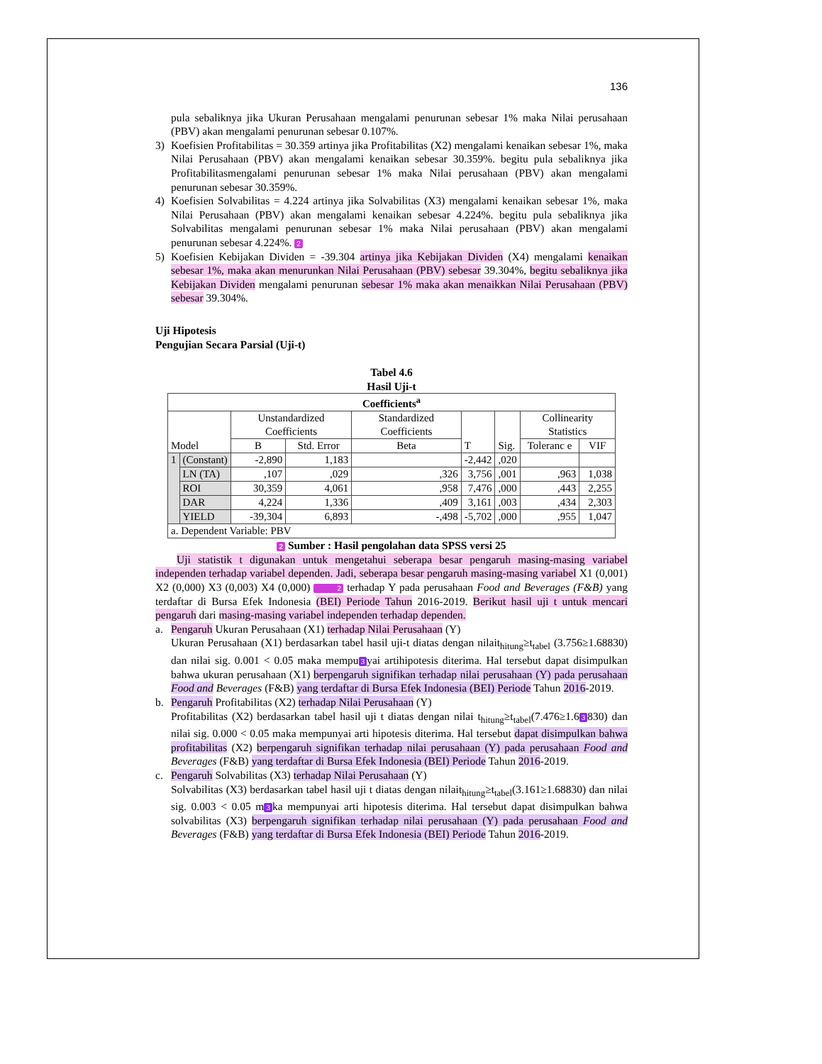136
pula sebaliknya jika Ukuran Perusahaan mengalami penurunan sebesar 1% maka Nilai perusahaan (PBV) akan mengalami penurunan sebesar 0.107%.
3) Koefisien Profitabilitas = 30.359 artinya jika Profitabilitas (X2) mengalami kenaikan sebesar 1%, maka Nilai Perusahaan (PBV) akan mengalami kenaikan sebesar 30.359%. begitu pula sebaliknya jika Profitabilitasmengalami penurunan sebesar 1% maka Nilai perusahaan (PBV) akan mengalami penurunan sebesar 30.359%.
4) Koefisien Solvabilitas = 4.224 artinya jika Solvabilitas (X3) mengalami kenaikan sebesar 1%, maka Nilai Perusahaan (PBV) akan mengalami kenaikan sebesar 4.224%. begitu pula sebaliknya jika Solvabilitas mengalami penurunan sebesar 1% maka Nilai perusahaan (PBV) akan mengalami penurunan sebesar 4.224%. 2
5) Koefisien Kebijakan Dividen = -39.304 artinya jika Kebijakan Dividen (X4) mengalami kenaikan sebesar 1%, maka akan menurunkan Nilai Perusahaan (PBV) sebesar 39.304%, begitu sebaliknya jika Kebijakan Dividen mengalami penurunan sebesar 1% maka akan menaikkan Nilai Perusahaan (PBV) sebesar 39.304%.
Uji Hipotesis
Pengujian Secara Parsial (Uji-t)
Tabel 4.6
Hasil Uji-t
| Coefficients<sup>a</sup> | | | | | | | | |
| --- | --- | --- | --- | --- | --- | --- | --- | --- |
| Model | | Unstandardized Coefficients | | Standardized Coefficients | T | Sig. | Collinearity Statistics | |
| | | B | Std. Error | Beta | | | Toleranc e | VIF |
| 1 | (Constant) | -2,890 | 1,183 | | -2,442 | ,020 | | |
| | LN (TA) | ,107 | ,029 | ,326 | 3,756 | ,001 | ,963 | 1,038 |
| | ROI | 30,359 | 4,061 | ,958 | 7,476 | ,000 | ,443 | 2,255 |
| | DAR | 4,224 | 1,336 | ,409 | 3,161 | ,003 | ,434 | 2,303 |
| | YIELD | -39,304 | 6,893 | -,498 | -5,702 | ,000 | ,955 | 1,047 |
| a. Dependent Variable: PBV | | | | | | | | |
2 Sumber : Hasil pengolahan data SPSS versi 25
Uji statistik t digunakan untuk mengetahui seberapa besar pengaruh masing-masing variabel independen terhadap variabel dependen. Jadi, seberapa besar pengaruh masing-masing variabel X1 (0,001) X2 (0,000) X3 (0,003) X4 (0,000) 2 terhadap Y pada perusahaan Food and Beverages (F&B) yang terdaftar di Bursa Efek Indonesia (BEI) Periode Tahun 2016-2019. Berikut hasil uji t untuk mencari pengaruh dari masing-masing variabel independen terhadap dependen.
a. Pengaruh Ukuran Perusahaan (X1) terhadap Nilai Perusahaan (Y)
Ukuran Perusahaan (X1) berdasarkan tabel hasil uji-t diatas dengan nilait<sub>hitung</sub>≥t<sub>tabel</sub> (3.756≥1.68830) dan nilai sig. 0.001 < 0.05 maka mempu 3 yai artihipotesis diterima. Hal tersebut dapat disimpulkan bahwa ukuran perusahaan (X1) berpengaruh signifikan terhadap nilai perusahaan (Y) pada perusahaan Food and Beverages (F&B) yang terdaftar di Bursa Efek Indonesia (BEI) Periode Tahun 2016-2019.
b. Pengaruh Profitabilitas (X2) terhadap Nilai Perusahaan (Y)
Profitabilitas (X2) berdasarkan tabel hasil uji t diatas dengan nilai t<sub>hitung</sub>≥t<sub>tabel</sub>(7.476≥1.6 3 830) dan nilai sig. 0.000 < 0.05 maka mempunyai arti hipotesis diterima. Hal tersebut dapat disimpulkan bahwa profitabilitas (X2) berpengaruh signifikan terhadap nilai perusahaan (Y) pada perusahaan Food and Beverages (F&B) yang terdaftar di Bursa Efek Indonesia (BEI) Periode Tahun 2016-2019.
c. Pengaruh Solvabilitas (X3) terhadap Nilai Perusahaan (Y)
Solvabilitas (X3) berdasarkan tabel hasil uji t diatas dengan nilait<sub>hitung</sub>≥t<sub>tabel</sub>(3.161≥1.68830) dan nilai sig. 0.003 < 0.05 m 3 ka mempunyai arti hipotesis diterima. Hal tersebut dapat disimpulkan bahwa solvabilitas (X3) berpengaruh signifikan terhadap nilai perusahaan (Y) pada perusahaan Food and Beverages (F&B) yang terdaftar di Bursa Efek Indonesia (BEI) Periode Tahun 2016-2019.